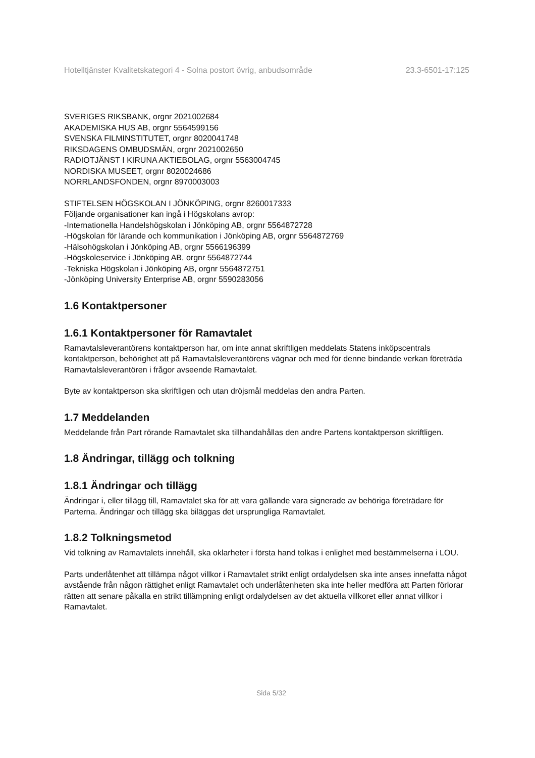Hotelltjänster Kvalitetskategori 4 - Solna postort övrig, anbudsområde 23.3-6501-17:125
SVERIGES RIKSBANK, orgnr 2021002684
AKADEMISKA HUS AB, orgnr 5564599156
SVENSKA FILMINSTITUTET, orgnr 8020041748
RIKSDAGENS OMBUDSMÄN, orgnr 2021002650
RADIOTJÄNST I KIRUNA AKTIEBOLAG, orgnr 5563004745
NORDISKA MUSEET, orgnr 8020024686
NORRLANDSFONDEN, orgnr 8970003003
STIFTELSEN HÖGSKOLAN I JÖNKÖPING, orgnr 8260017333
Följande organisationer kan ingå i Högskolans avrop:
-Internationella Handelshögskolan i Jönköping AB, orgnr 5564872728
-Högskolan för lärande och kommunikation i Jönköping AB, orgnr 5564872769
-Hälsohögskolan i Jönköping AB, orgnr 5566196399
-Högskoleservice i Jönköping AB, orgnr 5564872744
-Tekniska Högskolan i Jönköping AB, orgnr 5564872751
-Jönköping University Enterprise AB, orgnr 5590283056
1.6 Kontaktpersoner
1.6.1 Kontaktpersoner för Ramavtalet
Ramavtalsleverantörens kontaktperson har, om inte annat skriftligen meddelats Statens inköpscentrals kontaktperson, behörighet att på Ramavtalsleverantörens vägnar och med för denne bindande verkan företräda Ramavtalsleverantören i frågor avseende Ramavtalet.
Byte av kontaktperson ska skriftligen och utan dröjsmål meddelas den andra Parten.
1.7 Meddelanden
Meddelande från Part rörande Ramavtalet ska tillhandahållas den andre Partens kontaktperson skriftligen.
1.8 Ändringar, tillägg och tolkning
1.8.1 Ändringar och tillägg
Ändringar i, eller tillägg till, Ramavtalet ska för att vara gällande vara signerade av behöriga företrädare för Parterna. Ändringar och tillägg ska biläggas det ursprungliga Ramavtalet.
1.8.2 Tolkningsmetod
Vid tolkning av Ramavtalets innehåll, ska oklarheter i första hand tolkas i enlighet med bestämmelserna i LOU.
Parts underlåtenhet att tillämpa något villkor i Ramavtalet strikt enligt ordalydelsen ska inte anses innefatta något avstående från någon rättighet enligt Ramavtalet och underlåtenheten ska inte heller medföra att Parten förlorar rätten att senare påkalla en strikt tillämpning enligt ordalydelsen av det aktuella villkoret eller annat villkor i Ramavtalet.
Sida 5/32